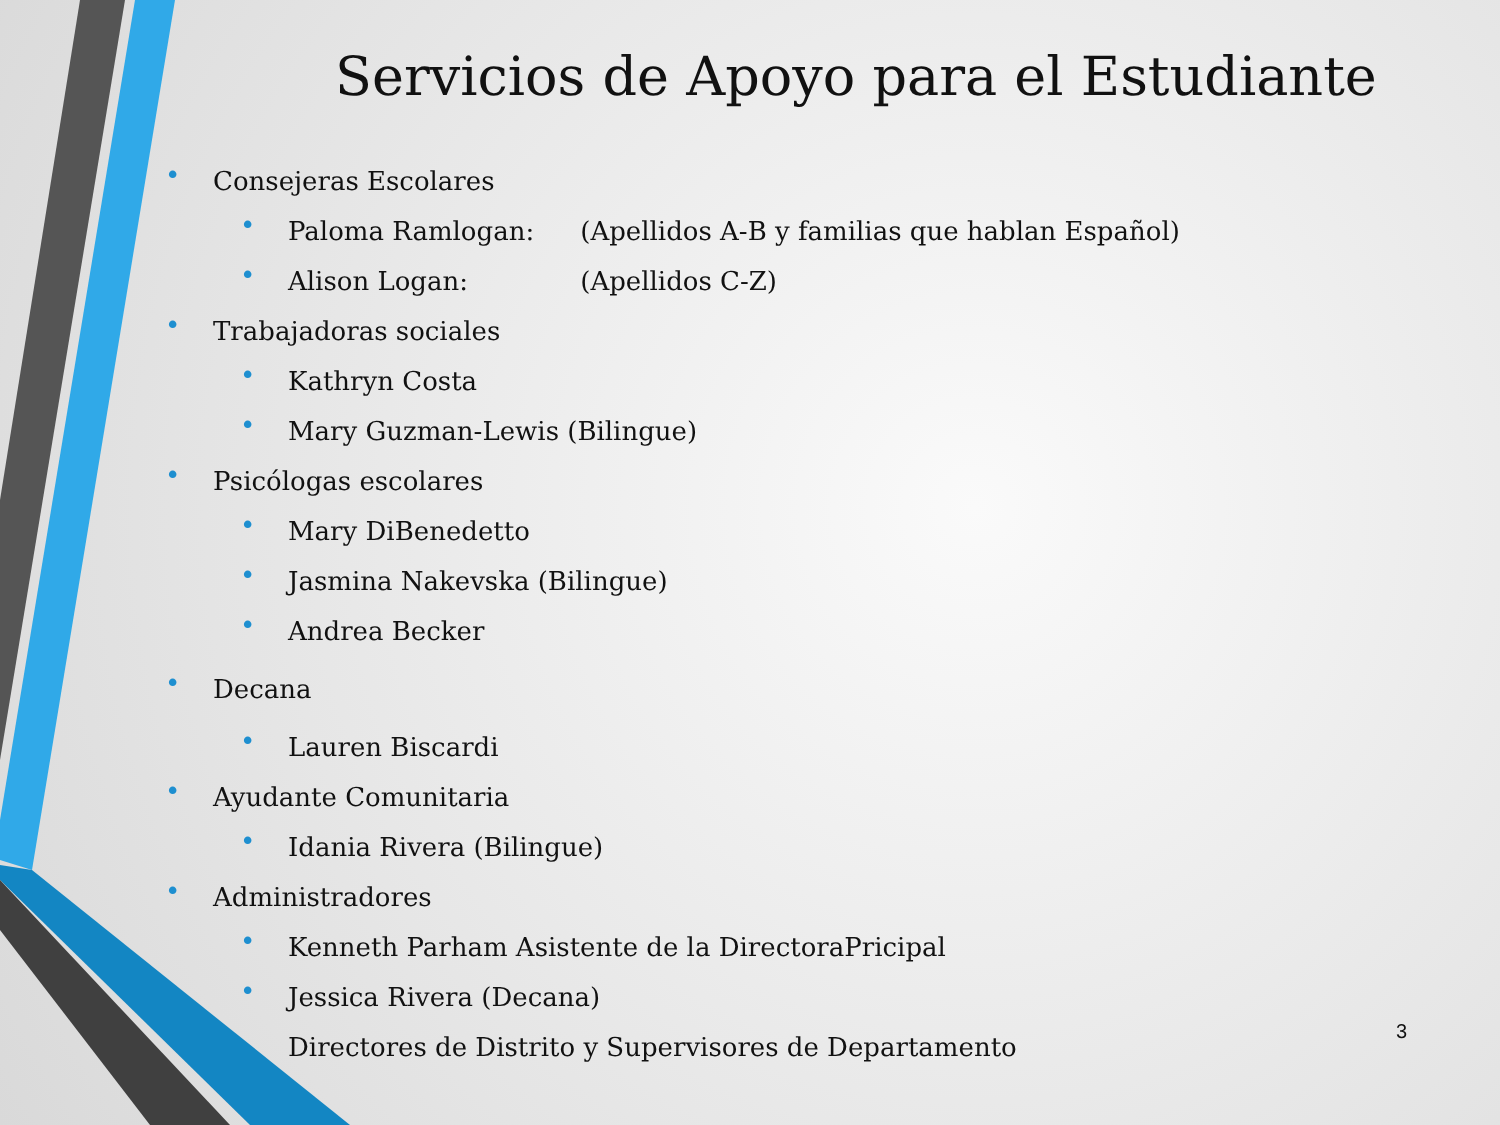Servicios de Apoyo para el Estudiante
• Consejeras Escolares
• Paloma Ramlogan: (Apellidos A-B y familias que hablan Español)
• Alison Logan: (Apellidos C-Z)
• Trabajadoras sociales
• Kathryn Costa
• Mary Guzman-Lewis (Bilingue)
• Psicólogas escolares
• Mary DiBenedetto
• Jasmina Nakevska (Bilingue)
• Andrea Becker
• Decana
• Lauren Biscardi
• Ayudante Comunitaria
• Idania Rivera (Bilingue)
• Administradores
• Kenneth Parham Asistente de la DirectoraPricipal
• Jessica Rivera (Decana)
Directores de Distrito y Supervisores de Departamento
3